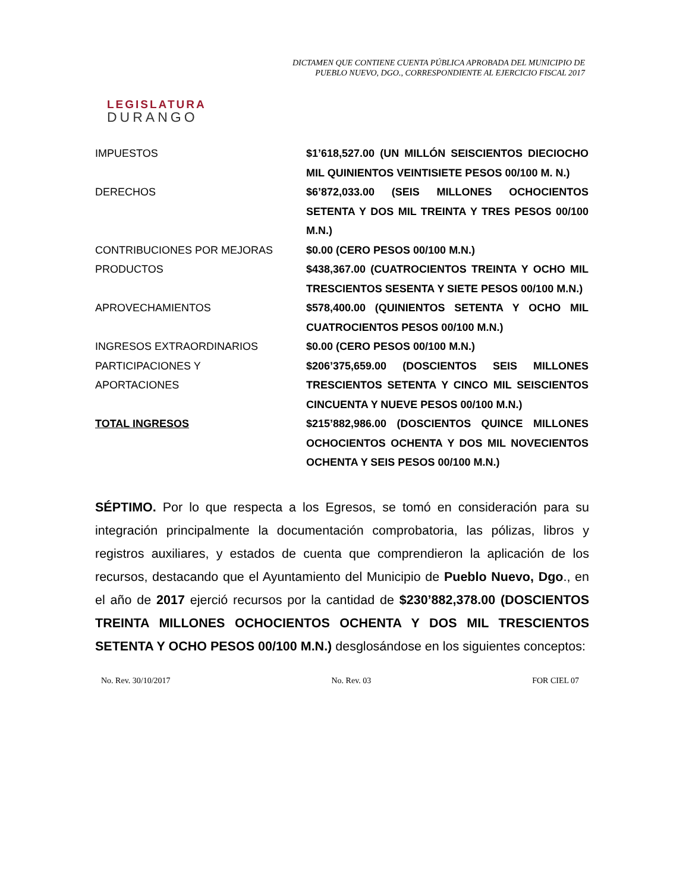LEGISLATURA
DURANGO
DICTAMEN QUE CONTIENE CUENTA PÚBLICA APROBADA DEL MUNICIPIO DE
PUEBLO NUEVO, DGO., CORRESPONDIENTE AL EJERCICIO FISCAL 2017
| IMPUESTOS | $1’618,527.00 (UN MILLÓN SEISCIENTOS DIECIOCHO MIL QUINIENTOS VEINTISIETE PESOS 00/100 M. N.) |
| DERECHOS | $6’872,033.00 (SEIS MILLONES OCHOCIENTOS SETENTA Y DOS MIL TREINTA Y TRES PESOS 00/100 M.N.) |
| CONTRIBUCIONES POR MEJORAS | $0.00 (CERO PESOS 00/100 M.N.) |
| PRODUCTOS | $438,367.00 (CUATROCIENTOS TREINTA Y OCHO MIL TRESCIENTOS SESENTA Y SIETE PESOS 00/100 M.N.) |
| APROVECHAMIENTOS | $578,400.00 (QUINIENTOS SETENTA Y OCHO MIL CUATROCIENTOS PESOS 00/100 M.N.) |
| INGRESOS EXTRAORDINARIOS | $0.00 (CERO PESOS 00/100 M.N.) |
| PARTICIPACIONES Y APORTACIONES | $206’375,659.00 (DOSCIENTOS SEIS MILLONES TRESCIENTOS SETENTA Y CINCO MIL SEISCIENTOS CINCUENTA Y NUEVE PESOS 00/100 M.N.) |
| TOTAL INGRESOS | $215’882,986.00 (DOSCIENTOS QUINCE MILLONES OCHOCIENTOS OCHENTA Y DOS MIL NOVECIENTOS OCHENTA Y SEIS PESOS 00/100 M.N.) |
SÉPTIMO. Por lo que respecta a los Egresos, se tomó en consideración para su integración principalmente la documentación comprobatoria, las pólizas, libros y registros auxiliares, y estados de cuenta que comprendieron la aplicación de los recursos, destacando que el Ayuntamiento del Municipio de Pueblo Nuevo, Dgo., en el año de 2017 ejerció recursos por la cantidad de $230’882,378.00 (DOSCIENTOS TREINTA MILLONES OCHOCIENTOS OCHENTA Y DOS MIL TRESCIENTOS SETENTA Y OCHO PESOS 00/100 M.N.) desglosándose en los siguientes conceptos:
No. Rev. 30/10/2017 No. Rev. 03 FOR CIEL 07